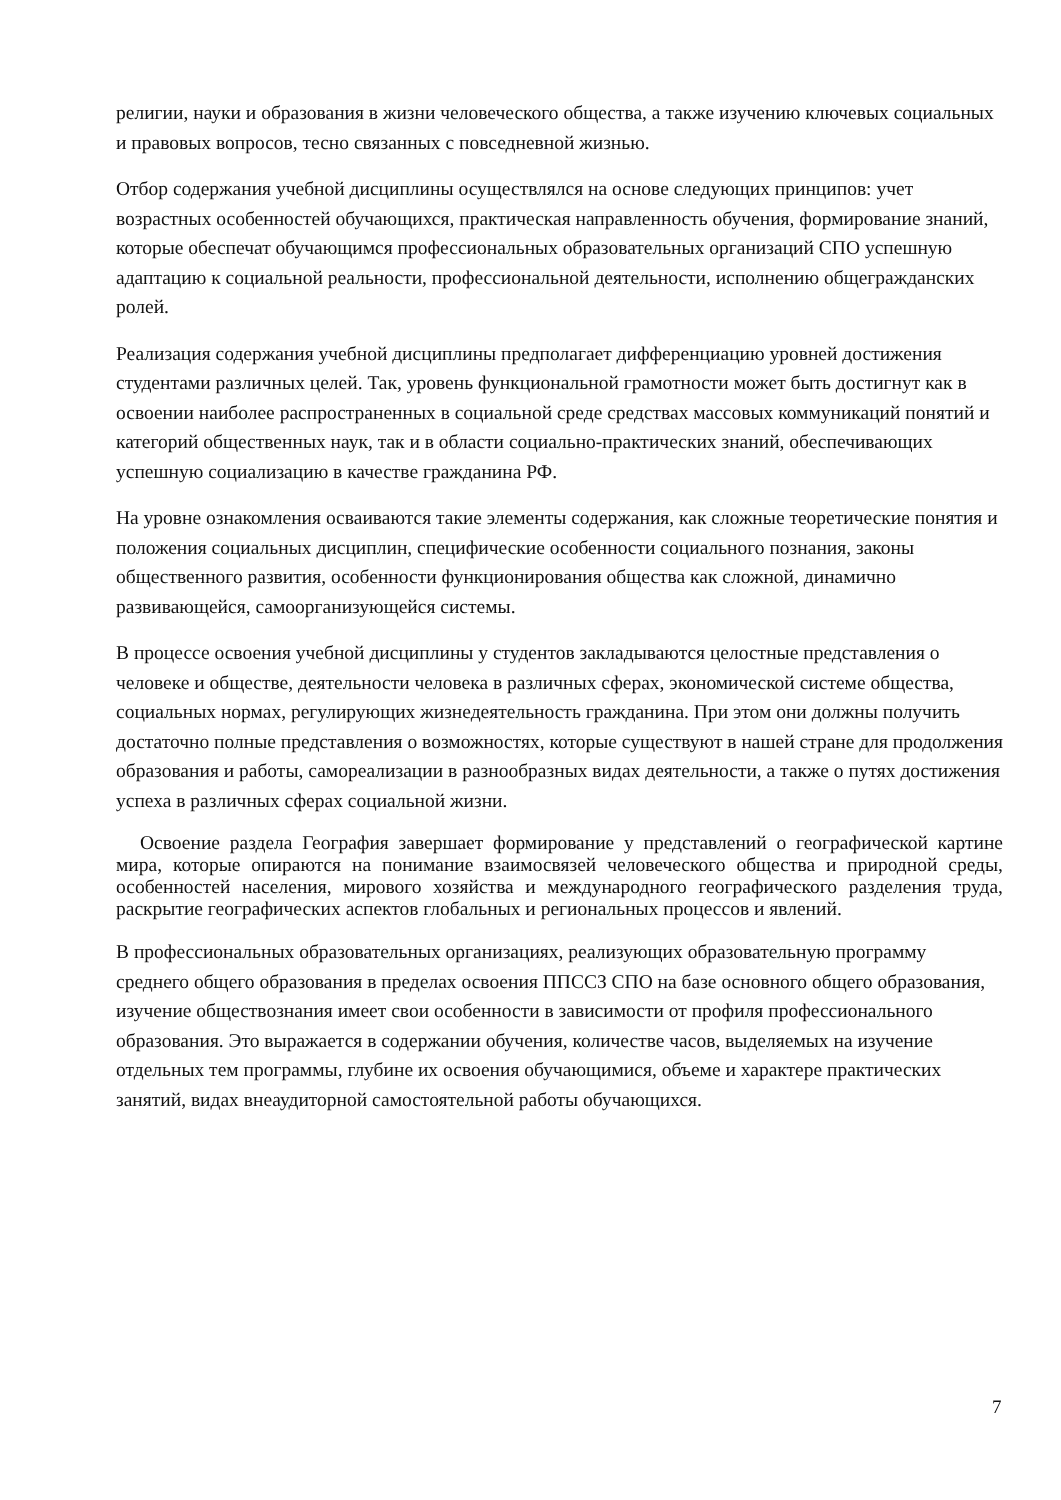религии, науки и образования в жизни человеческого общества, а также изучению ключевых социальных и правовых вопросов, тесно связанных с повседневной жизнью.
Отбор содержания учебной дисциплины осуществлялся на основе следующих принципов: учет возрастных особенностей обучающихся, практическая направленность обучения, формирование знаний, которые обеспечат обучающимся профессиональных образовательных организаций СПО успешную адаптацию к социальной реальности, профессиональной деятельности, исполнению общегражданских ролей.
Реализация содержания учебной дисциплины предполагает дифференциацию уровней достижения студентами различных целей. Так, уровень функциональной грамотности может быть достигнут как в освоении наиболее распространенных в социальной среде средствах массовых коммуникаций понятий и категорий общественных наук, так и в области социально-практических знаний, обеспечивающих успешную социализацию в качестве гражданина РФ.
На уровне ознакомления осваиваются такие элементы содержания, как сложные теоретические понятия и положения социальных дисциплин, специфические особенности социального познания, законы общественного развития, особенности функционирования общества как сложной, динамично развивающейся, самоорганизующейся системы.
В процессе освоения учебной дисциплины у студентов закладываются целостные представления о человеке и обществе, деятельности человека в различных сферах, экономической системе общества, социальных нормах, регулирующих жизнедеятельность гражданина. При этом они должны получить достаточно полные представления о возможностях, которые существуют в нашей стране для продолжения образования и работы, самореализации в разнообразных видах деятельности, а также о путях достижения успеха в различных сферах социальной жизни.
Освоение раздела География завершает формирование у представлений о географической картине мира, которые опираются на понимание взаимосвязей человеческого общества и природной среды, особенностей населения, мирового хозяйства и международного географического разделения труда, раскрытие географических аспектов глобальных и региональных процессов и явлений.
В профессиональных образовательных организациях, реализующих образовательную программу среднего общего образования в пределах освоения ППССЗ СПО на базе основного общего образования, изучение обществознания имеет свои особенности в зависимости от профиля профессионального образования. Это выражается в содержании обучения, количестве часов, выделяемых на изучение отдельных тем программы, глубине их освоения обучающимися, объеме и характере практических занятий, видах внеаудиторной самостоятельной работы обучающихся.
7